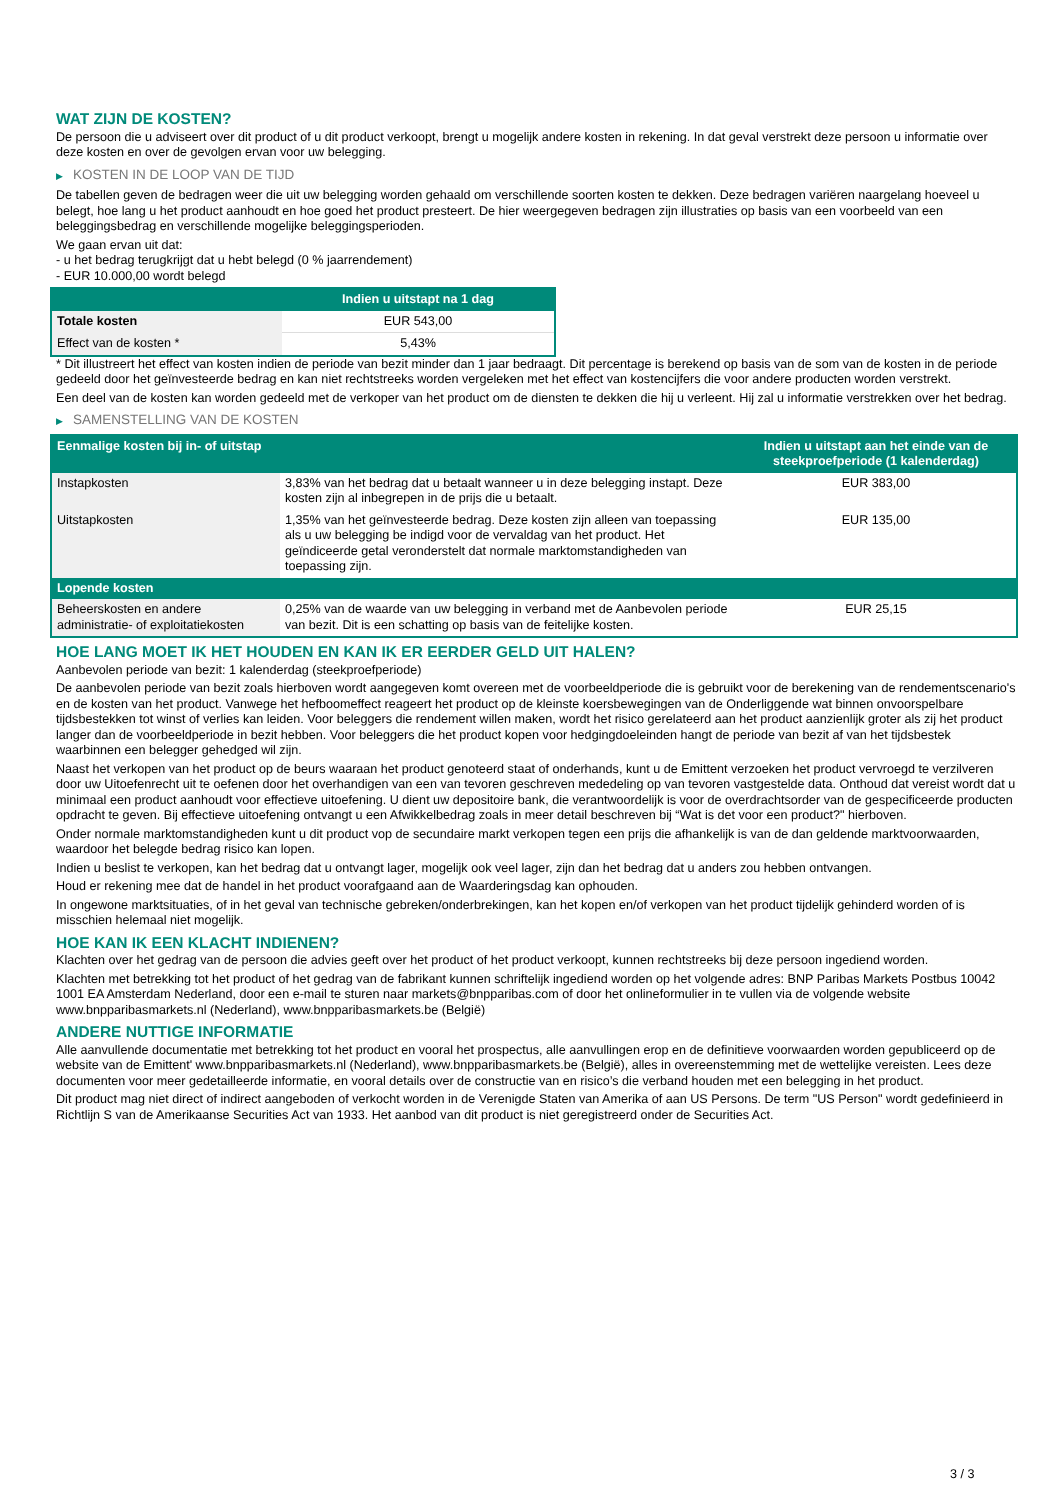WAT ZIJN DE KOSTEN?
De persoon die u adviseert over dit product of u dit product verkoopt, brengt u mogelijk andere kosten in rekening. In dat geval verstrekt deze persoon u informatie over deze kosten en over de gevolgen ervan voor uw belegging.
▶ KOSTEN IN DE LOOP VAN DE TIJD
De tabellen geven de bedragen weer die uit uw belegging worden gehaald om verschillende soorten kosten te dekken. Deze bedragen variëren naargelang hoeveel u belegt, hoe lang u het product aanhoudt en hoe goed het product presteert. De hier weergegeven bedragen zijn illustraties op basis van een voorbeeld van een beleggingsbedrag en verschillende mogelijke beleggingsperioden.
We gaan ervan uit dat:
- u het bedrag terugkrijgt dat u hebt belegd (0 % jaarrendement)
- EUR 10.000,00 wordt belegd
| | Indien u uitstapt na 1 dag |
| --- | --- |
| Totale kosten | EUR 543,00 |
| Effect van de kosten * | 5,43% |
* Dit illustreert het effect van kosten indien de periode van bezit minder dan 1 jaar bedraagt. Dit percentage is berekend op basis van de som van de kosten in de periode gedeeld door het geïnvesteerde bedrag en kan niet rechtstreeks worden vergeleken met het effect van kostencijfers die voor andere producten worden verstrekt.
Een deel van de kosten kan worden gedeeld met de verkoper van het product om de diensten te dekken die hij u verleent. Hij zal u informatie verstrekken over het bedrag.
▶ SAMENSTELLING VAN DE KOSTEN
| Eenmalige kosten bij in- of uitstap | | Indien u uitstapt aan het einde van de steekproefperiode (1 kalenderdag) |
| --- | --- | --- |
| Instapkosten | 3,83% van het bedrag dat u betaalt wanneer u in deze belegging instapt. Deze kosten zijn al inbegrepen in de prijs die u betaalt. | EUR 383,00 |
| Uitstapkosten | 1,35% van het geïnvesteerde bedrag. Deze kosten zijn alleen van toepassing als u uw belegging be indigd voor de vervaldag van het product. Het geïndiceerde getal veronderstelt dat normale marktomstandigheden van toepassing zijn. | EUR 135,00 |
| Lopende kosten | | |
| Beheerskosten en andere administratie- of exploitatiekosten | 0,25% van de waarde van uw belegging in verband met de Aanbevolen periode van bezit. Dit is een schatting op basis van de feitelijke kosten. | EUR 25,15 |
HOE LANG MOET IK HET HOUDEN EN KAN IK ER EERDER GELD UIT HALEN?
Aanbevolen periode van bezit: 1 kalenderdag (steekproefperiode)
De aanbevolen periode van bezit zoals hierboven wordt aangegeven komt overeen met de voorbeeldperiode die is gebruikt voor de berekening van de rendementscenario's en de kosten van het product. Vanwege het hefboomeffect reageert het product op de kleinste koersbewegingen van de Onderliggende wat binnen onvoorspelbare tijdsbestekken tot winst of verlies kan leiden. Voor beleggers die rendement willen maken, wordt het risico gerelateerd aan het product aanzienlijk groter als zij het product langer dan de voorbeeldperiode in bezit hebben. Voor beleggers die het product kopen voor hedgingdoeleinden hangt de periode van bezit af van het tijdsbestek waarbinnen een belegger gehedged wil zijn.
Naast het verkopen van het product op de beurs waaraan het product genoteerd staat of onderhands, kunt u de Emittent verzoeken het product vervroegd te verzilveren door uw Uitoefenrecht uit te oefenen door het overhandigen van een van tevoren geschreven mededeling op van tevoren vastgestelde data. Onthoud dat vereist wordt dat u minimaal een product aanhoudt voor effectieve uitoefening. U dient uw depositoire bank, die verantwoordelijk is voor de overdrachtsorder van de gespecificeerde producten opdracht te geven. Bij effectieve uitoefening ontvangt u een Afwikkelbedrag zoals in meer detail beschreven bij “Wat is det voor een product?" hierboven.
Onder normale marktomstandigheden kunt u dit product vop de secundaire markt verkopen tegen een prijs die afhankelijk is van de dan geldende marktvoorwaarden, waardoor het belegde bedrag risico kan lopen.
Indien u beslist te verkopen, kan het bedrag dat u ontvangt lager, mogelijk ook veel lager, zijn dan het bedrag dat u anders zou hebben ontvangen.
Houd er rekening mee dat de handel in het product voorafgaand aan de Waarderingsdag kan ophouden.
In ongewone marktsituaties, of in het geval van technische gebreken/onderbrekingen, kan het kopen en/of verkopen van het product tijdelijk gehinderd worden of is misschien helemaal niet mogelijk.
HOE KAN IK EEN KLACHT INDIENEN?
Klachten over het gedrag van de persoon die advies geeft over het product of het product verkoopt, kunnen rechtstreeks bij deze persoon ingediend worden.
Klachten met betrekking tot het product of het gedrag van de fabrikant kunnen schriftelijk ingediend worden op het volgende adres: BNP Paribas Markets Postbus 10042 1001 EA Amsterdam Nederland, door een e-mail te sturen naar markets@bnpparibas.com of door het onlineformulier in te vullen via de volgende website www.bnpparibasmarkets.nl (Nederland), www.bnpparibasmarkets.be (België)
ANDERE NUTTIGE INFORMATIE
Alle aanvullende documentatie met betrekking tot het product en vooral het prospectus, alle aanvullingen erop en de definitieve voorwaarden worden gepubliceerd op de website van de Emittent' www.bnpparibasmarkets.nl (Nederland), www.bnpparibasmarkets.be (België), alles in overeenstemming met de wettelijke vereisten. Lees deze documenten voor meer gedetailleerde informatie, en vooral details over de constructie van en risico’s die verband houden met een belegging in het product.
Dit product mag niet direct of indirect aangeboden of verkocht worden in de Verenigde Staten van Amerika of aan US Persons. De term "US Person" wordt gedefinieerd in Richtlijn S van de Amerikaanse Securities Act van 1933. Het aanbod van dit product is niet geregistreerd onder de Securities Act.
3 / 3